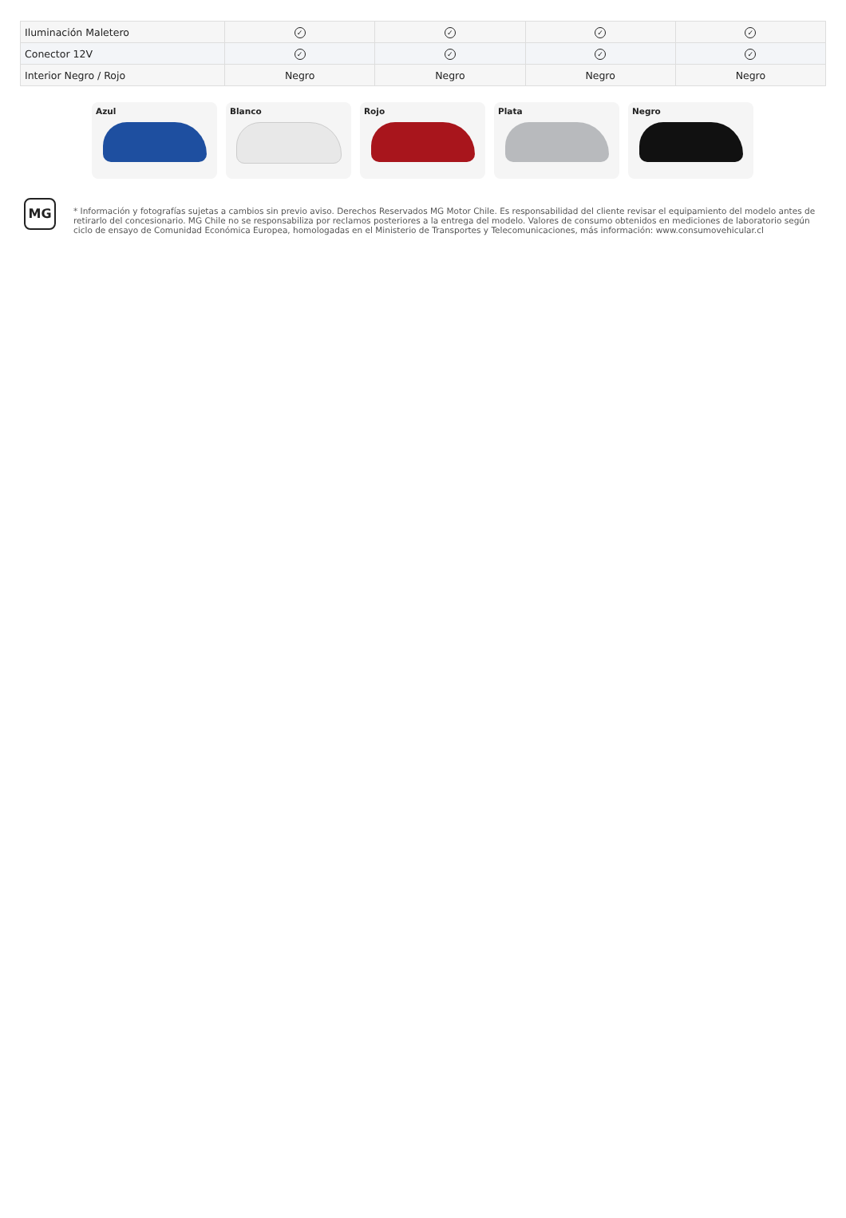| Iluminación Maletero | ✓ | ✓ | ✓ | ✓ |
| Conector 12V | ✓ | ✓ | ✓ | ✓ |
| Interior Negro / Rojo | Negro | Negro | Negro | Negro |
Azul Blanco Rojo Plata Negro
MG
* Información y fotografías sujetas a cambios sin previo aviso. Derechos Reservados MG Motor Chile. Es responsabilidad del cliente revisar el equipamiento del modelo antes de retirarlo del concesionario. MG Chile no se responsabiliza por reclamos posteriores a la entrega del modelo. Valores de consumo obtenidos en mediciones de laboratorio según ciclo de ensayo de Comunidad Económica Europea, homologadas en el Ministerio de Transportes y Telecomunicaciones, más información: www.consumovehicular.cl